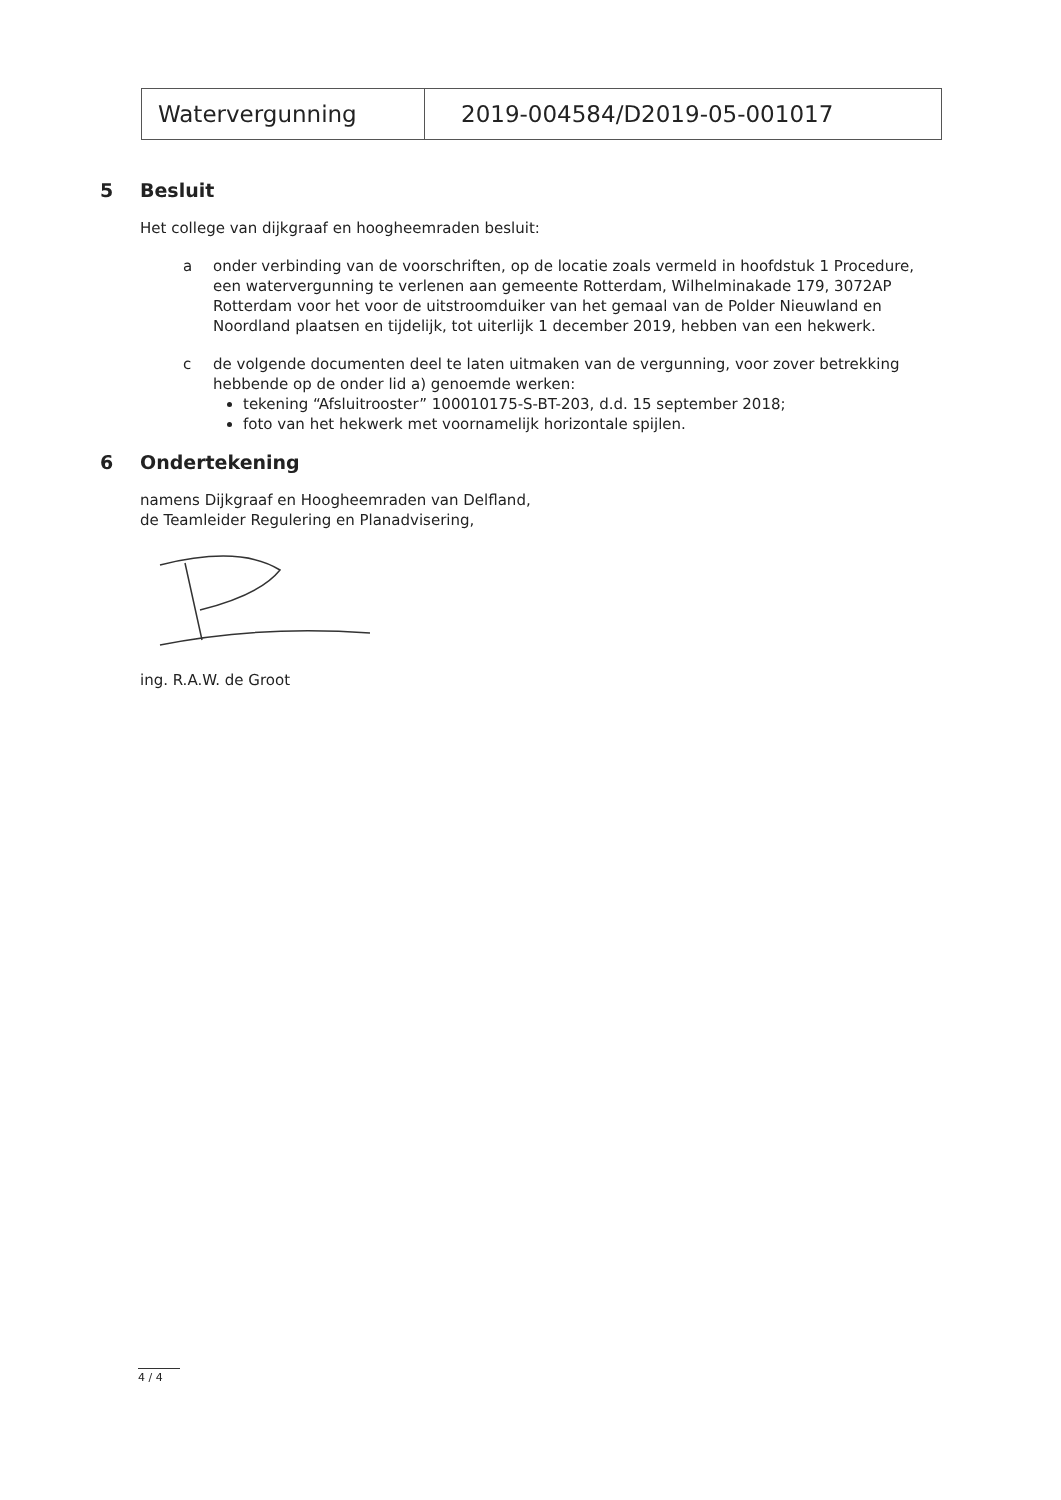| Watervergunning | 2019-004584/D2019-05-001017 |
5 Besluit
Het college van dijkgraaf en hoogheemraden besluit:
a onder verbinding van de voorschriften, op de locatie zoals vermeld in hoofdstuk 1 Procedure, een watervergunning te verlenen aan gemeente Rotterdam, Wilhelminakade 179, 3072AP Rotterdam voor het voor de uitstroomduiker van het gemaal van de Polder Nieuwland en Noordland plaatsen en tijdelijk, tot uiterlijk 1 december 2019, hebben van een hekwerk.
c de volgende documenten deel te laten uitmaken van de vergunning, voor zover betrekking hebbende op de onder lid a) genoemde werken:
tekening “Afsluitrooster” 100010175-S-BT-203, d.d. 15 september 2018;
foto van het hekwerk met voornamelijk horizontale spijlen.
6 Ondertekening
namens Dijkgraaf en Hoogheemraden van Delfland,
de Teamleider Regulering en Planadvisering,
ing. R.A.W. de Groot
4 / 4